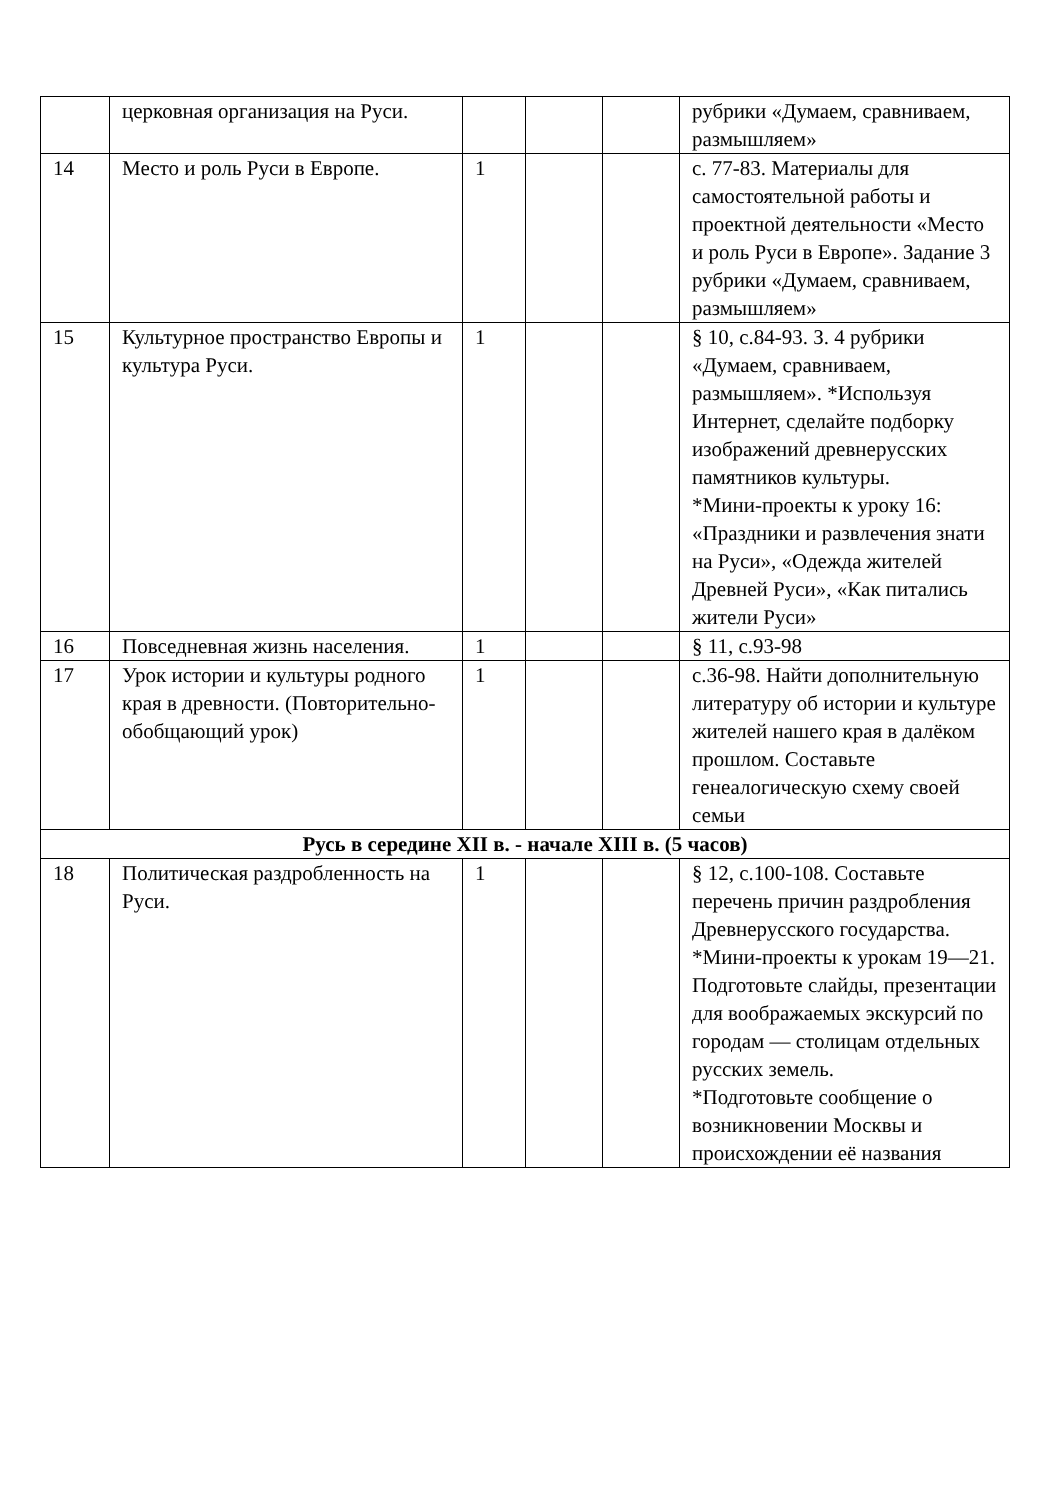| | церковная организация на Руси. | | | | рубрики «Думаем, сравниваем, размышляем» |
| 14 | Место и роль Руси в Европе. | 1 | | | с. 77-83. Материалы для самостоятельной работы и проектной деятельности «Место и роль Руси в Европе». Задание 3 рубрики «Думаем, сравниваем, размышляем» |
| 15 | Культурное пространство Европы и культура Руси. | 1 | | | § 10, с.84-93. З. 4 рубрики «Думаем, сравниваем, размышляем». *Используя Интернет, сделайте подборку изображений древнерусских памятников культуры. *Мини-проекты к уроку 16: «Праздники и развлечения знати на Руси», «Одежда жителей Древней Руси», «Как питались жители Руси» |
| 16 | Повседневная жизнь населения. | 1 | | | § 11, с.93-98 |
| 17 | Урок истории и культуры родного края в древности. (Повторительно-обобщающий урок) | 1 | | | с.36-98. Найти дополнительную литературу об истории и культуре жителей нашего края в далёком прошлом. Составьте генеалогическую схему своей семьи |
| Русь в середине XII в. - начале XIII в. (5 часов) | | | | | |
| 18 | Политическая раздробленность на Руси. | 1 | | | § 12, с.100-108. Составьте перечень причин раздробления Древнерусского государства. *Мини-проекты к урокам 19—21. Подготовьте слайды, презентации для воображаемых экскурсий по городам — столицам отдельных русских земель. *Подготовьте сообщение о возникновении Москвы и происхождении её названия |